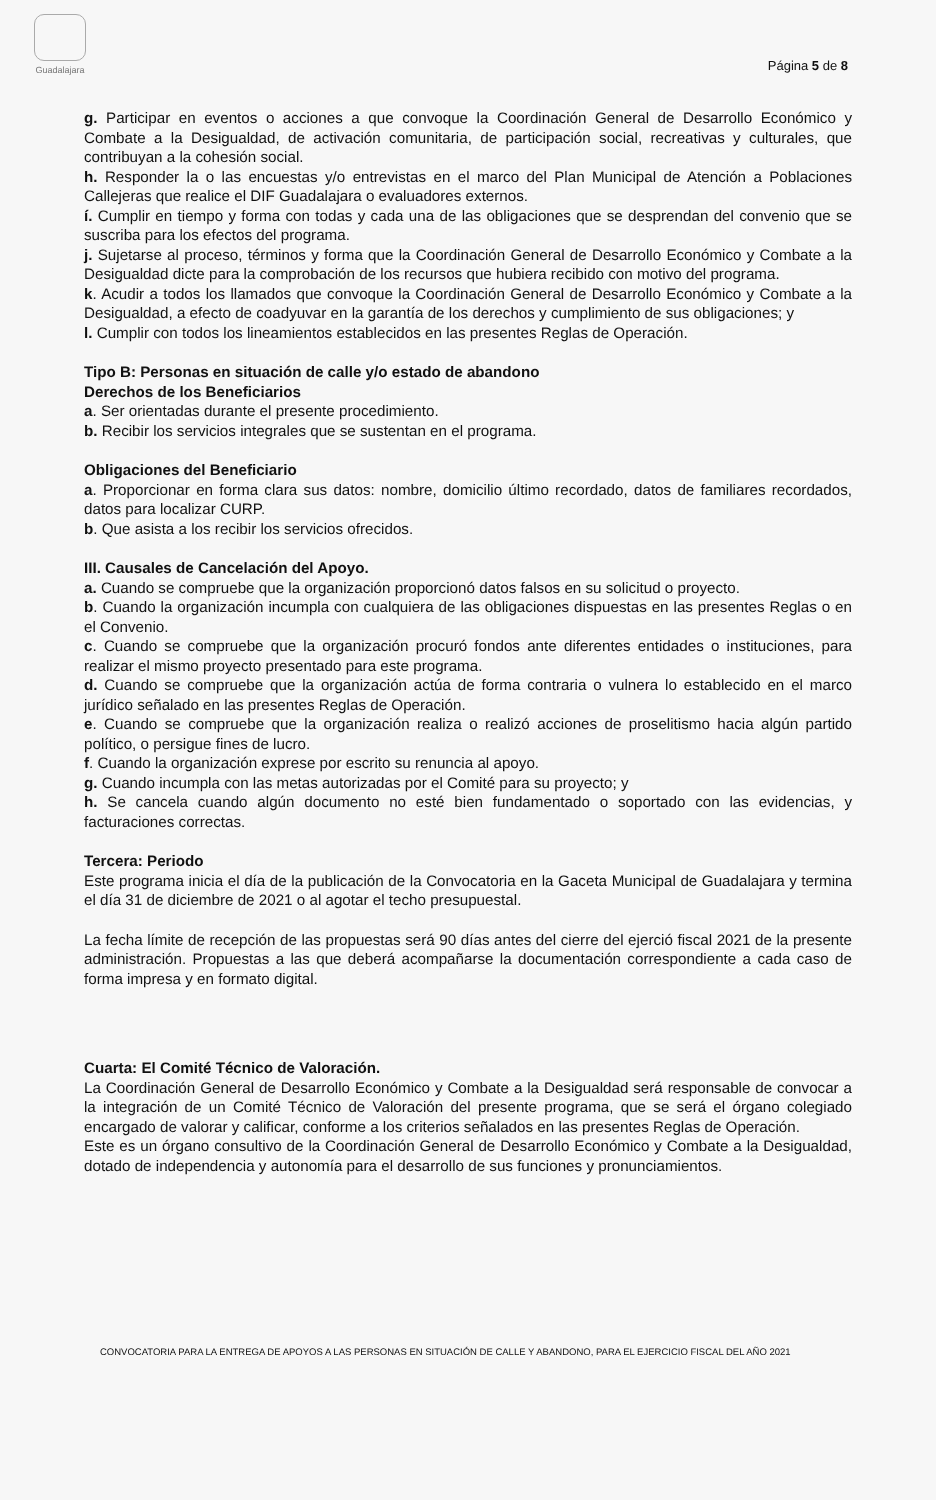Guadalajara
Página 5 de 8
g. Participar en eventos o acciones a que convoque la Coordinación General de Desarrollo Económico y Combate a la Desigualdad, de activación comunitaria, de participación social, recreativas y culturales, que contribuyan a la cohesión social.
h. Responder la o las encuestas y/o entrevistas en el marco del Plan Municipal de Atención a Poblaciones Callejeras que realice el DIF Guadalajara o evaluadores externos.
í. Cumplir en tiempo y forma con todas y cada una de las obligaciones que se desprendan del convenio que se suscriba para los efectos del programa.
j. Sujetarse al proceso, términos y forma que la Coordinación General de Desarrollo Económico y Combate a la Desigualdad dicte para la comprobación de los recursos que hubiera recibido con motivo del programa.
k. Acudir a todos los llamados que convoque la Coordinación General de Desarrollo Económico y Combate a la Desigualdad, a efecto de coadyuvar en la garantía de los derechos y cumplimiento de sus obligaciones; y
l. Cumplir con todos los lineamientos establecidos en las presentes Reglas de Operación.
Tipo B: Personas en situación de calle y/o estado de abandono
Derechos de los Beneficiarios
a. Ser orientadas durante el presente procedimiento.
b. Recibir los servicios integrales que se sustentan en el programa.
Obligaciones del Beneficiario
a. Proporcionar en forma clara sus datos: nombre, domicilio último recordado, datos de familiares recordados, datos para localizar CURP.
b. Que asista a los recibir los servicios ofrecidos.
III. Causales de Cancelación del Apoyo.
a. Cuando se compruebe que la organización proporcionó datos falsos en su solicitud o proyecto.
b. Cuando la organización incumpla con cualquiera de las obligaciones dispuestas en las presentes Reglas o en el Convenio.
c. Cuando se compruebe que la organización procuró fondos ante diferentes entidades o instituciones, para realizar el mismo proyecto presentado para este programa.
d. Cuando se compruebe que la organización actúa de forma contraria o vulnera lo establecido en el marco jurídico señalado en las presentes Reglas de Operación.
e. Cuando se compruebe que la organización realiza o realizó acciones de proselitismo hacia algún partido político, o persigue fines de lucro.
f. Cuando la organización exprese por escrito su renuncia al apoyo.
g. Cuando incumpla con las metas autorizadas por el Comité para su proyecto; y
h. Se cancela cuando algún documento no esté bien fundamentado o soportado con las evidencias, y facturaciones correctas.
Tercera: Periodo
Este programa inicia el día de la publicación de la Convocatoria en la Gaceta Municipal de Guadalajara y termina el día 31 de diciembre de 2021 o al agotar el techo presupuestal.
La fecha límite de recepción de las propuestas será 90 días antes del cierre del ejerció fiscal 2021 de la presente administración. Propuestas a las que deberá acompañarse la documentación correspondiente a cada caso de forma impresa y en formato digital.
Cuarta: El Comité Técnico de Valoración.
La Coordinación General de Desarrollo Económico y Combate a la Desigualdad será responsable de convocar a la integración de un Comité Técnico de Valoración del presente programa, que se será el órgano colegiado encargado de valorar y calificar, conforme a los criterios señalados en las presentes Reglas de Operación.
Este es un órgano consultivo de la Coordinación General de Desarrollo Económico y Combate a la Desigualdad, dotado de independencia y autonomía para el desarrollo de sus funciones y pronunciamientos.
CONVOCATORIA PARA LA ENTREGA DE APOYOS A LAS PERSONAS EN SITUACIÓN DE CALLE Y ABANDONO, PARA EL EJERCICIO FISCAL DEL AÑO 2021